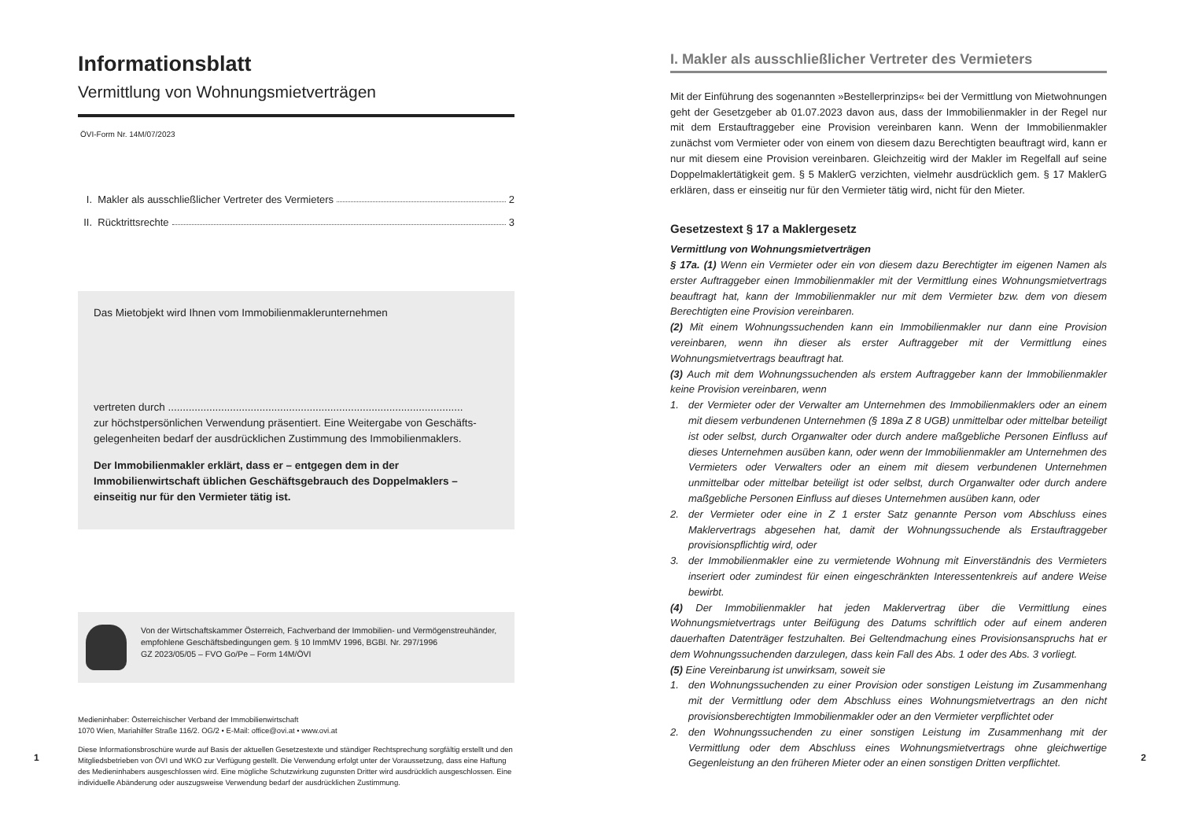Informationsblatt
Vermittlung von Wohnungsmietverträgen
ÖVI-Form Nr. 14M/07/2023
I. Makler als ausschließlicher Vertreter des Vermieters 2
II. Rücktrittsrechte 3
Das Mietobjekt wird Ihnen vom Immobilienmaklerunternehmen
vertreten durch ....................................................................................................
zur höchstpersönlichen Verwendung präsentiert. Eine Weitergabe von Geschäfts­gelegenheiten bedarf der ausdrücklichen Zustimmung des Immobilienmaklers.
Der Immobilienmakler erklärt, dass er – entgegen dem in der Immobilienwirtschaft üblichen Geschäftsgebrauch des Doppelmaklers – einseitig nur für den Vermieter tätig ist.
Von der Wirtschaftskammer Österreich, Fachverband der Immobilien- und Vermögenstreuhänder, empfohlene Geschäftsbedingungen gem. § 10 ImmMV 1996, BGBl. Nr. 297/1996
GZ 2023/05/05 – FVO Go/Pe – Form 14M/ÖVI
Medieninhaber: Österreichischer Verband der Immobilienwirtschaft
1070 Wien, Mariahilfer Straße 116/2. OG/2 • E-Mail: office@ovi.at • www.ovi.at
Diese Informationsbroschüre wurde auf Basis der aktuellen Gesetzestexte und ständiger Rechtsprechung sorgfältig erstellt und den Mitgliedsbetrieben von ÖVI und WKO zur Verfügung gestellt. Die Verwendung erfolgt unter der Voraussetzung, dass eine Haftung des Medieninhabers ausgeschlossen wird. Eine mögliche Schutzwirkung zugunsten Dritter wird ausdrücklich ausgeschlossen. Eine individuelle Abänderung oder auszugsweise Verwendung bedarf der ausdrücklichen Zustimmung.
1
I. Makler als ausschließlicher Vertreter des Vermieters
Mit der Einführung des sogenannten »Bestellerprinzips« bei der Vermittlung von Mietwohnungen geht der Gesetzgeber ab 01.07.2023 davon aus, dass der Immobilienmakler in der Regel nur mit dem Erstauftraggeber eine Provision vereinbaren kann. Wenn der Immobilienmakler zunächst vom Vermieter oder von einem von diesem dazu Berechtigten beauftragt wird, kann er nur mit diesem eine Provision vereinbaren. Gleichzeitig wird der Makler im Regelfall auf seine Doppelmaklertätigkeit gem. § 5 MaklerG verzichten, vielmehr ausdrücklich gem. § 17 MaklerG erklären, dass er einseitig nur für den Vermieter tätig wird, nicht für den Mieter.
Gesetzestext § 17 a Maklergesetz
Vermittlung von Wohnungsmietverträgen
§ 17a. (1) Wenn ein Vermieter oder ein von diesem dazu Berechtigter im eigenen Namen als erster Auftraggeber einen Immobilienmakler mit der Vermittlung eines Wohnungsmietvertrags beauftragt hat, kann der Immobilienmakler nur mit dem Vermieter bzw. dem von diesem Berechtigten eine Provision vereinbaren.
(2) Mit einem Wohnungssuchenden kann ein Immobilienmakler nur dann eine Provision vereinbaren, wenn ihn dieser als erster Auftraggeber mit der Vermittlung eines Wohnungsmietvertrags beauftragt hat.
(3) Auch mit dem Wohnungssuchenden als erstem Auftraggeber kann der Immobilienmakler keine Provision vereinbaren, wenn
1. der Vermieter oder der Verwalter am Unternehmen des Immobilienmaklers oder an einem mit diesem verbundenen Unternehmen (§ 189a Z 8 UGB) unmittelbar oder mittelbar beteiligt ist oder selbst, durch Organwalter oder durch andere maßgebliche Personen Einfluss auf dieses Unternehmen ausüben kann, oder wenn der Immobilienmakler am Unternehmen des Vermieters oder Verwalters oder an einem mit diesem verbundenen Unternehmen unmittelbar oder mittelbar beteiligt ist oder selbst, durch Organwalter oder durch andere maßgebliche Personen Einfluss auf dieses Unternehmen ausüben kann, oder
2. der Vermieter oder eine in Z 1 erster Satz genannte Person vom Abschluss eines Maklervertrags abgesehen hat, damit der Wohnungssuchende als Erstauftraggeber provisionspflichtig wird, oder
3. der Immobilienmakler eine zu vermietende Wohnung mit Einverständnis des Vermieters inseriert oder zumindest für einen eingeschränkten Interessentenkreis auf andere Weise bewirbt.
(4) Der Immobilienmakler hat jeden Maklervertrag über die Vermittlung eines Wohnungsmietvertrags unter Beifügung des Datums schriftlich oder auf einem anderen dauerhaften Datenträger festzuhalten. Bei Geltendmachung eines Provisionsanspruchs hat er dem Wohnungssuchenden darzulegen, dass kein Fall des Abs. 1 oder des Abs. 3 vorliegt.
(5) Eine Vereinbarung ist unwirksam, soweit sie
1. den Wohnungssuchenden zu einer Provision oder sonstigen Leistung im Zusammenhang mit der Vermittlung oder dem Abschluss eines Wohnungsmietvertrags an den nicht provisionsberechtigten Immobilienmakler oder an den Vermieter verpflichtet oder
2. den Wohnungssuchenden zu einer sonstigen Leistung im Zusammenhang mit der Vermittlung oder dem Abschluss eines Wohnungsmietvertrags ohne gleichwertige Gegenleistung an den früheren Mieter oder an einen sonstigen Dritten verpflichtet.
2